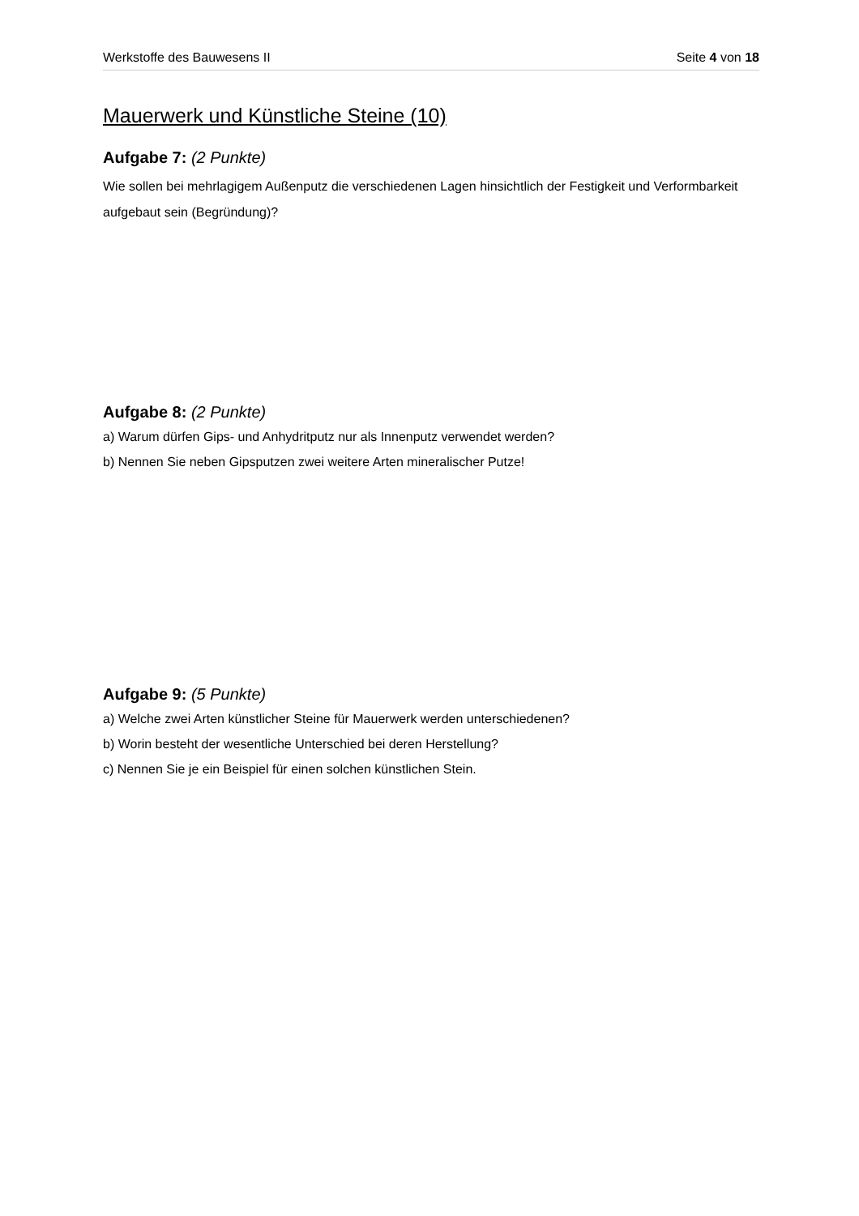Werkstoffe des Bauwesens II Seite 4 von 18
Mauerwerk und Künstliche Steine (10)
Aufgabe 7: (2 Punkte)
Wie sollen bei mehrlagigem Außenputz die verschiedenen Lagen hinsichtlich der Festigkeit und Verformbarkeit aufgebaut sein (Begründung)?
Aufgabe 8: (2 Punkte)
a) Warum dürfen Gips- und Anhydritputz nur als Innenputz verwendet werden?
b) Nennen Sie neben Gipsputzen zwei weitere Arten mineralischer Putze!
Aufgabe 9: (5 Punkte)
a) Welche zwei Arten künstlicher Steine für Mauerwerk werden unterschiedenen?
b) Worin besteht der wesentliche Unterschied bei deren Herstellung?
c) Nennen Sie je ein Beispiel für einen solchen künstlichen Stein.